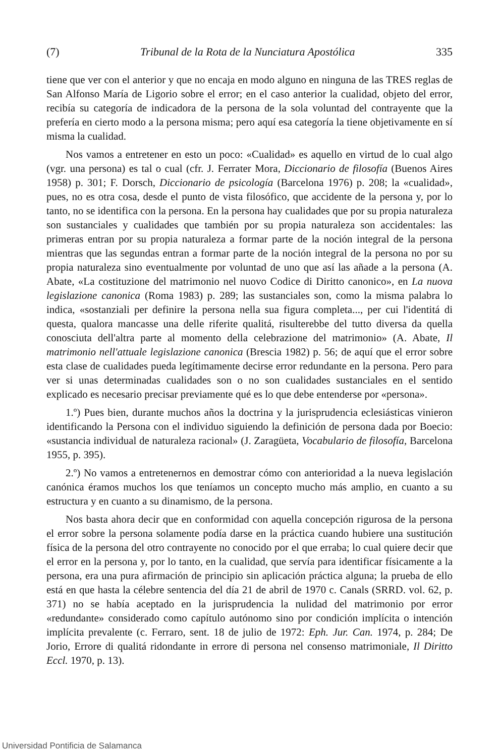(7) Tribunal de la Rota de la Nunciatura Apostólica 335
tiene que ver con el anterior y que no encaja en modo alguno en ninguna de las TRES reglas de San Alfonso María de Ligorio sobre el error; en el caso anterior la cualidad, objeto del error, recibía su categoría de indicadora de la persona de la sola voluntad del contrayente que la prefería en cierto modo a la persona misma; pero aquí esa categoría la tiene objetivamente en sí misma la cualidad.
Nos vamos a entretener en esto un poco: «Cualidad» es aquello en virtud de lo cual algo (vgr. una persona) es tal o cual (cfr. J. Ferrater Mora, Diccionario de filosofía (Buenos Aires 1958) p. 301; F. Dorsch, Diccionario de psicología (Barcelona 1976) p. 208; la «cualidad», pues, no es otra cosa, desde el punto de vista filosófico, que accidente de la persona y, por lo tanto, no se identifica con la persona. En la persona hay cualidades que por su propia naturaleza son sustanciales y cualidades que también por su propia naturaleza son accidentales: las primeras entran por su propia naturaleza a formar parte de la noción integral de la persona mientras que las segundas entran a formar parte de la noción integral de la persona no por su propia naturaleza sino eventualmente por voluntad de uno que así las añade a la persona (A. Abate, «La costituzione del matrimonio nel nuovo Codice di Diritto canonico», en La nuova legislazione canonica (Roma 1983) p. 289; las sustanciales son, como la misma palabra lo indica, «sostanziali per definire la persona nella sua figura completa..., per cui l'identitá di questa, qualora mancasse una delle riferite qualitá, risulterebbe del tutto diversa da quella conosciuta dell'altra parte al momento della celebrazione del matrimonio» (A. Abate, Il matrimonio nell'attuale legislazione canonica (Brescia 1982) p. 56; de aquí que el error sobre esta clase de cualidades pueda legítimamente decirse error redundante en la persona. Pero para ver si unas determinadas cualidades son o no son cualidades sustanciales en el sentido explicado es necesario precisar previamente qué es lo que debe entenderse por «persona».
1.º) Pues bien, durante muchos años la doctrina y la jurisprudencia eclesiásticas vinieron identificando la Persona con el individuo siguiendo la definición de persona dada por Boecio: «sustancia individual de naturaleza racional» (J. Zaragüeta, Vocabulario de filosofía, Barcelona 1955, p. 395).
2.º) No vamos a entretenernos en demostrar cómo con anterioridad a la nueva legislación canónica éramos muchos los que teníamos un concepto mucho más amplio, en cuanto a su estructura y en cuanto a su dinamismo, de la persona.
Nos basta ahora decir que en conformidad con aquella concepción rigurosa de la persona el error sobre la persona solamente podía darse en la práctica cuando hubiere una sustitución física de la persona del otro contrayente no conocido por el que erraba; lo cual quiere decir que el error en la persona y, por lo tanto, en la cualidad, que servía para identificar físicamente a la persona, era una pura afirmación de principio sin aplicación práctica alguna; la prueba de ello está en que hasta la célebre sentencia del día 21 de abril de 1970 c. Canals (SRRD. vol. 62, p. 371) no se había aceptado en la jurisprudencia la nulidad del matrimonio por error «redundante» considerado como capítulo autónomo sino por condición implícita o intención implícita prevalente (c. Ferraro, sent. 18 de julio de 1972: Eph. Jur. Can. 1974, p. 284; De Jorio, Errore di qualitá ridondante in errore di persona nel consenso matrimoniale, Il Diritto Eccl. 1970, p. 13).
Universidad Pontificia de Salamanca